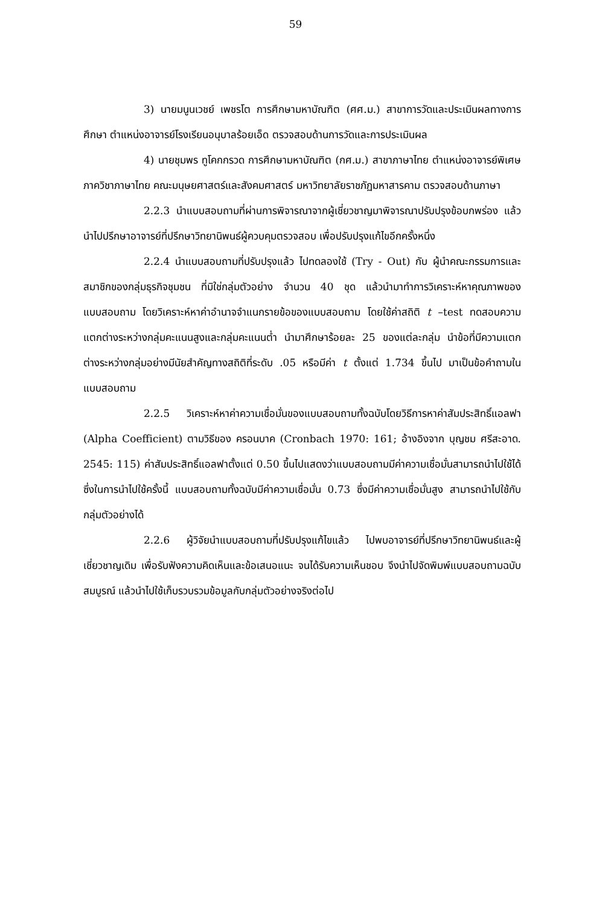59
3) นายมนูนเวชย์ เพชรโต การศึกษามหาบัณฑิต (ศศ.ม.) สาขาการวัดและประเมินผลทางการศึกษา ตำแหน่งอาจารย์โรงเรียนอนุบาลร้อยเอ็ด ตรวจสอบด้านการวัดและการประเมินผล
4) นายชุมพร ทูโคกกรวด การศึกษามหาบัณฑิต (กศ.ม.) สาขาภาษาไทย ตำแหน่งอาจารย์พิเศษภาควิชาภาษาไทย คณะมนุษยศาสตร์และสังคมศาสตร์ มหาวิทยาลัยราชภัฏมหาสารคาม ตรวจสอบด้านภาษา
2.2.3 นำแบบสอบถามที่ผ่านการพิจารณาจากผู้เชี่ยวชาญมาพิจารณาปรับปรุงข้อบกพร่อง แล้วนำไปปรึกษาอาจารย์ที่ปรึกษาวิทยานิพนธ์ผู้ควบคุมตรวจสอบ เพื่อปรับปรุงแก้ไขอีกครั้งหนึ่ง
2.2.4 นำแบบสอบถามที่ปรับปรุงแล้ว ไปทดลองใช้ (Try - Out) กับ ผู้นำคณะกรรมการและสมาชิกของกลุ่มธุรกิจชุมชน ที่มิใช่กลุ่มตัวอย่าง จำนวน 40 ชุด แล้วนำมาทำการวิเคราะห์หาคุณภาพของแบบสอบถาม โดยวิเคราะห์หาค่าอำนาจจำแนกรายข้อของแบบสอบถาม โดยใช้ค่าสถิติ t –test ทดสอบความแตกต่างระหว่างกลุ่มคะแนนสูงและกลุ่มคะแนนต่ำ นำมาศึกษาร้อยละ 25 ของแต่ละกลุ่ม นำข้อที่มีความแตกต่างระหว่างกลุ่มอย่างมีนัยสำคัญทางสถิติที่ระดับ .05 หรือมีค่า t ตั้งแต่ 1.734 ขึ้นไป มาเป็นข้อคำถามในแบบสอบถาม
2.2.5 วิเคราะห์หาค่าความเชื่อมั่นของแบบสอบถามทั้งฉบับโดยวิธีการหาค่าสัมประสิทธิ์แอลฟา (Alpha Coefficient) ตามวิธีของ ครอนบาค (Cronbach 1970: 161; อ้างอิงจาก บุญชม ศรีสะอาด. 2545: 115) ค่าสัมประสิทธิ์แอลฟาตั้งแต่ 0.50 ขึ้นไปแสดงว่าแบบสอบถามมีค่าความเชื่อมั่นสามารถนำไปใช้ได้ ซึ่งในการนำไปใช้ครั้งนี้ แบบสอบถามทั้งฉบับมีค่าความเชื่อมั่น 0.73 ซึ่งมีค่าความเชื่อมั่นสูง สามารถนำไปใช้กับกลุ่มตัวอย่างได้
2.2.6 ผู้วิจัยนำแบบสอบถามที่ปรับปรุงแก้ไขแล้ว ไปพบอาจารย์ที่ปรึกษาวิทยานิพนธ์และผู้เชี่ยวชาญเดิม เพื่อรับฟังความคิดเห็นและข้อเสนอแนะ จนได้รับความเห็นชอบ จึงนำไปจัดพิมพ์แบบสอบถามฉบับสมบูรณ์ แล้วนำไปใช้เก็บรวบรวมข้อมูลกับกลุ่มตัวอย่างจริงต่อไป